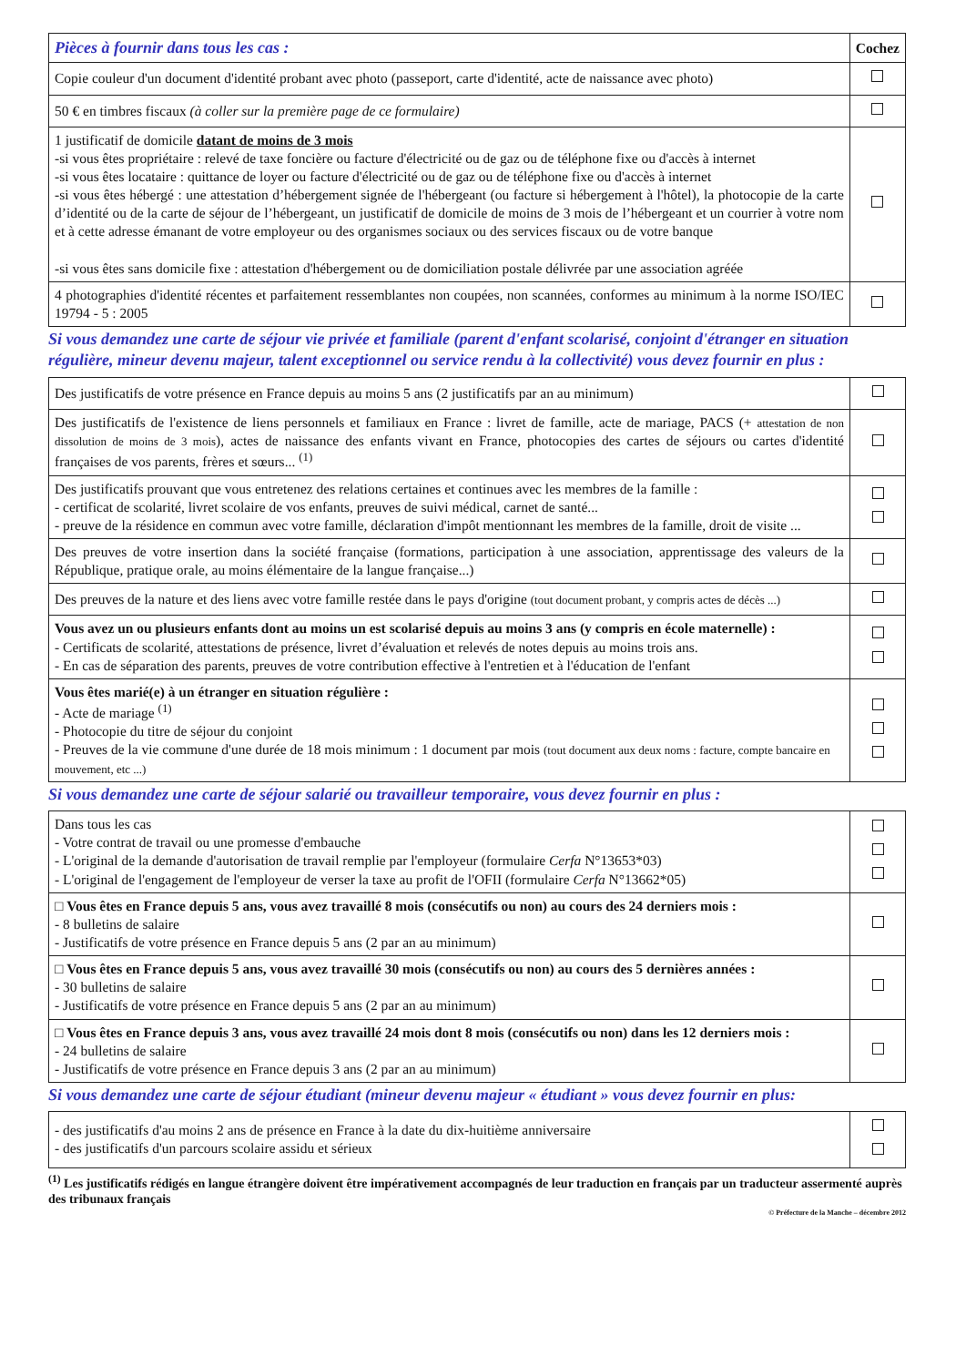| Pièces à fournir dans tous les cas : | Cochez |
| --- | --- |
| Copie couleur d'un document d'identité probant avec photo (passeport, carte d'identité, acte de naissance avec photo) | |
| 50 € en timbres fiscaux (à coller sur la première page de ce formulaire) | |
| 1 justificatif de domicile datant de moins de 3 mois -si vous êtes propriétaire : relevé de taxe foncière ou facture d'électricité ou de gaz ou de téléphone fixe ou d'accès à internet -si vous êtes locataire : quittance de loyer ou facture d'électricité ou de gaz ou de téléphone fixe ou d'accès à internet -si vous êtes hébergé : une attestation d’hébergement signée de l'hébergeant (ou facture si hébergement à l'hôtel), la photocopie de la carte d’identité ou de la carte de séjour de l’hébergeant, un justificatif de domicile de moins de 3 mois de l’hébergeant et un courrier à votre nom et à cette adresse émanant de votre employeur ou des organismes sociaux ou des services fiscaux ou de votre banque -si vous êtes sans domicile fixe : attestation d'hébergement ou de domiciliation postale délivrée par une association agréée | |
| 4 photographies d'identité récentes et parfaitement ressemblantes non coupées, non scannées, conformes au minimum à la norme ISO/IEC 19794 - 5 : 2005 | |
Si vous demandez une carte de séjour vie privée et familiale (parent d'enfant scolarisé, conjoint d'étranger en situation régulière, mineur devenu majeur, talent exceptionnel ou service rendu à la collectivité) vous devez fournir en plus :
| Des justificatifs de votre présence en France depuis au moins 5 ans (2 justificatifs par an au minimum) | |
| Des justificatifs de l'existence de liens personnels et familiaux en France : livret de famille, acte de mariage, PACS (+ attestation de non dissolution de moins de 3 mois ), actes de naissance des enfants vivant en France, photocopies des cartes de séjours ou cartes d'identité françaises de vos parents, frères et sœurs... <sup>(1)</sup> | |
| Des justificatifs prouvant que vous entretenez des relations certaines et continues avec les membres de la famille : - certificat de scolarité, livret scolaire de vos enfants, preuves de suivi médical, carnet de santé... - preuve de la résidence en commun avec votre famille, déclaration d'impôt mentionnant les membres de la famille, droit de visite ... | |
| Des preuves de votre insertion dans la société française (formations, participation à une association, apprentissage des valeurs de la République, pratique orale, au moins élémentaire de la langue française...) | |
| Des preuves de la nature et des liens avec votre famille restée dans le pays d'origine (tout document probant, y compris actes de décès ...) | |
| Vous avez un ou plusieurs enfants dont au moins un est scolarisé depuis au moins 3 ans (y compris en école maternelle) : - Certificats de scolarité, attestations de présence, livret d’évaluation et relevés de notes depuis au moins trois ans. - En cas de séparation des parents, preuves de votre contribution effective à l'entretien et à l'éducation de l'enfant | |
| Vous êtes marié(e) à un étranger en situation régulière : - Acte de mariage <sup>(1)</sup> - Photocopie du titre de séjour du conjoint - Preuves de la vie commune d'une durée de 18 mois minimum : 1 document par mois (tout document aux deux noms : facture, compte bancaire en mouvement, etc ...) | |
Si vous demandez une carte de séjour salarié ou travailleur temporaire, vous devez fournir en plus :
| Dans tous les cas - Votre contrat de travail ou une promesse d'embauche - L'original de la demande d'autorisation de travail remplie par l'employeur (formulaire Cerfa N°13653*03) - L'original de l'engagement de l'employeur de verser la taxe au profit de l'OFII (formulaire Cerfa N°13662*05) | |
| □ Vous êtes en France depuis 5 ans, vous avez travaillé 8 mois (consécutifs ou non) au cours des 24 derniers mois : - 8 bulletins de salaire - Justificatifs de votre présence en France depuis 5 ans (2 par an au minimum) | |
| □ Vous êtes en France depuis 5 ans, vous avez travaillé 30 mois (consécutifs ou non) au cours des 5 dernières années : - 30 bulletins de salaire - Justificatifs de votre présence en France depuis 5 ans (2 par an au minimum) | |
| □ Vous êtes en France depuis 3 ans, vous avez travaillé 24 mois dont 8 mois (consécutifs ou non) dans les 12 derniers mois : - 24 bulletins de salaire - Justificatifs de votre présence en France depuis 3 ans (2 par an au minimum) | |
Si vous demandez une carte de séjour étudiant (mineur devenu majeur « étudiant » vous devez fournir en plus:
| - des justificatifs d'au moins 2 ans de présence en France à la date du dix-huitième anniversaire - des justificatifs d'un parcours scolaire assidu et sérieux | |
<sup>(1)</sup> Les justificatifs rédigés en langue étrangère doivent être impérativement accompagnés de leur traduction en français par un traducteur assermenté auprès des tribunaux français
© Préfecture de la Manche – décembre 2012